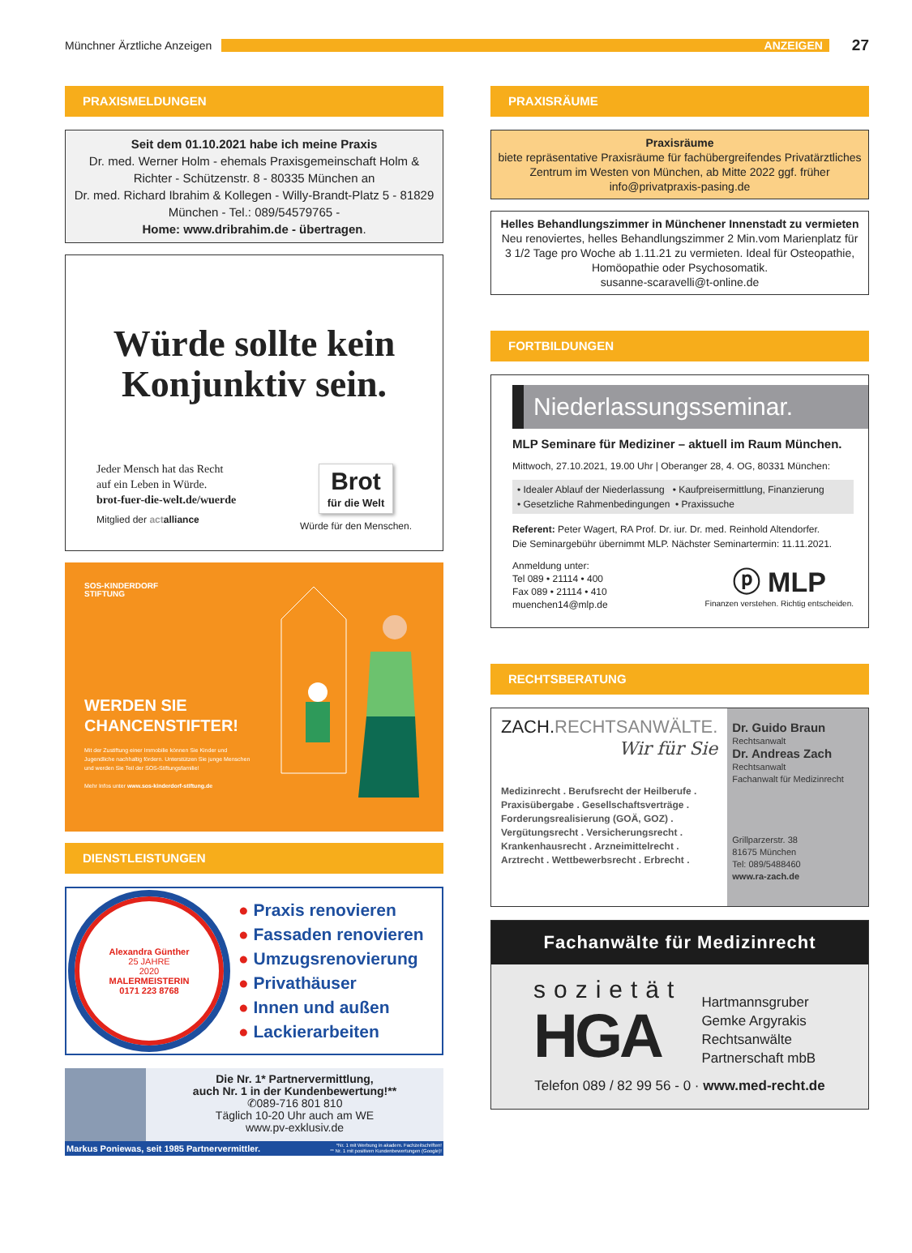Münchner Ärztliche Anzeigen
ANZEIGEN
27
PRAXISMELDUNGEN
Seit dem 01.10.2021 habe ich meine Praxis
Dr. med. Werner Holm - ehemals Praxisgemeinschaft Holm & Richter - Schützenstr. 8 - 80335 München an
Dr. med. Richard Ibrahim & Kollegen - Willy-Brandt-Platz 5 - 81829 München - Tel.: 089/54579765 -
Home: www.dribrahim.de - übertragen.
Würde sollte kein Konjunktiv sein.
Jeder Mensch hat das Recht
auf ein Leben in Würde.
brot-fuer-die-welt.de/wuerde
Mitglied der act alliance
Brot
für die Welt
Würde für den Menschen.
SOS-KINDERDORF
STIFTUNG
WERDEN SIE
CHANCENSTIFTER!
Mit der Zustiftung einer Immobilie können Sie Kinder und Jugendliche nachhaltig fördern. Unterstützen Sie junge Menschen und werden Sie Teil der SOS-Stiftungsfamilie!
Mehr Infos unter www.sos-kinderdorf-stiftung.de
DIENSTLEISTUNGEN
Alexandra Günther
25 JAHRE
2020
MALERMEISTERIN
0171 223 8768
● Praxis renovieren
● Fassaden renovieren
● Umzugsrenovierung
● Privathäuser
● Innen und außen
● Lackierarbeiten
Die Nr. 1* Partnervermittlung,
auch Nr. 1 in der Kundenbewertung!**
✆089-716 801 810
Täglich 10-20 Uhr auch am WE
www.pv-exklusiv.de
Markus Poniewas, seit 1985 Partnervermittler. *Nr. 1 mit Werbung in akadem. Fachzeitschriften!
** Nr. 1 mit positiven Kundenbewertungen (Google)!
PRAXISRÄUME
Praxisräume
biete repräsentative Praxisräume für fachübergreifendes Privatärztliches Zentrum im Westen von München, ab Mitte 2022 ggf. früher
info@privatpraxis-pasing.de
Helles Behandlungszimmer in Münchener Innenstadt zu vermieten
Neu renoviertes, helles Behandlungszimmer 2 Min.vom Marienplatz für 3 1/2 Tage pro Woche ab 1.11.21 zu vermieten. Ideal für Osteopathie, Homöopathie oder Psychosomatik.
susanne-scaravelli@t-online.de
FORTBILDUNGEN
Niederlassungsseminar.
MLP Seminare für Mediziner – aktuell im Raum München.
Mittwoch, 27.10.2021, 19.00 Uhr | Oberanger 28, 4. OG, 80331 München:
• Idealer Ablauf der Niederlassung • Kaufpreisermittlung, Finanzierung
• Gesetzliche Rahmenbedingungen • Praxissuche
Referent: Peter Wagert, RA Prof. Dr. iur. Dr. med. Reinhold Altendorfer.
Die Seminargebühr übernimmt MLP. Nächster Seminartermin: 11.11.2021.
Anmeldung unter:
Tel 089 • 21114 • 400
Fax 089 • 21114 • 410
muenchen14@mlp.de
ⓟ MLP
Finanzen verstehen. Richtig entscheiden.
RECHTSBERATUNG
ZACH.RECHTSANWÄLTE.
Wir für Sie
Medizinrecht . Berufsrecht der Heilberufe . Praxisübergabe . Gesellschaftsverträge . Forderungsrealisierung (GOÄ, GOZ) . Vergütungsrecht . Versicherungsrecht . Krankenhausrecht . Arzneimittelrecht . Arztrecht . Wettbewerbsrecht . Erbrecht .
Dr. Guido Braun
Rechtsanwalt
Dr. Andreas Zach
Rechtsanwalt
Fachanwalt für Medizinrecht
Grillparzerstr. 38
81675 München
Tel: 089/5488460
www.ra-zach.de
Fachanwälte für Medizinrecht
sozietät
HGA
Hartmannsgruber
Gemke Argyrakis
Rechtsanwälte
Partnerschaft mbB
Telefon 089 / 82 99 56 - 0 · www.med-recht.de